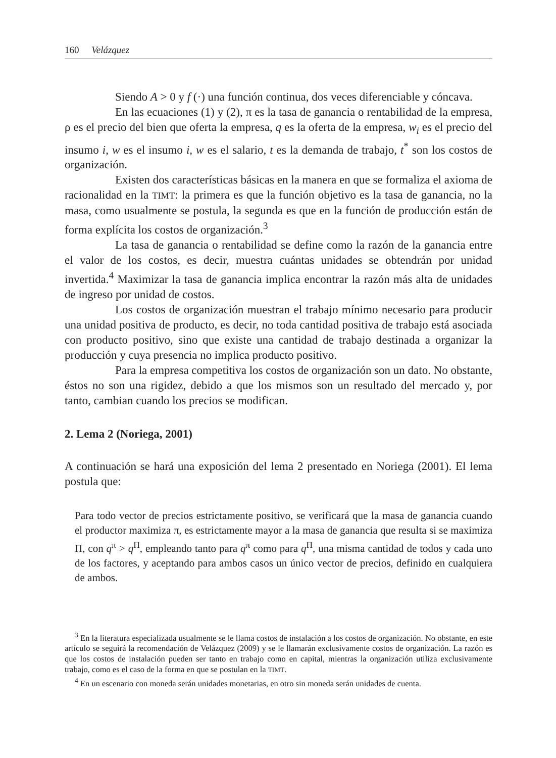160 Velázquez
Siendo A > 0 y f (·) una función continua, dos veces diferenciable y cóncava.
En las ecuaciones (1) y (2), π es la tasa de ganancia o rentabilidad de la empresa, ρ es el precio del bien que oferta la empresa, q es la oferta de la empresa, w<sub>i</sub> es el precio del insumo i, w es el insumo i, w es el salario, t es la demanda de trabajo, t<sup>*</sup> son los costos de organización.
Existen dos características básicas en la manera en que se formaliza el axioma de racionalidad en la TIMT: la primera es que la función objetivo es la tasa de ganancia, no la masa, como usualmente se postula, la segunda es que en la función de producción están de forma explícita los costos de organización.<sup>3</sup>
La tasa de ganancia o rentabilidad se define como la razón de la ganancia entre el valor de los costos, es decir, muestra cuántas unidades se obtendrán por unidad invertida.<sup>4</sup> Maximizar la tasa de ganancia implica encontrar la razón más alta de unidades de ingreso por unidad de costos.
Los costos de organización muestran el trabajo mínimo necesario para producir una unidad positiva de producto, es decir, no toda cantidad positiva de trabajo está asociada con producto positivo, sino que existe una cantidad de trabajo destinada a organizar la producción y cuya presencia no implica producto positivo.
Para la empresa competitiva los costos de organización son un dato. No obstante, éstos no son una rigidez, debido a que los mismos son un resultado del mercado y, por tanto, cambian cuando los precios se modifican.
2. Lema 2 (Noriega, 2001)
A continuación se hará una exposición del lema 2 presentado en Noriega (2001). El lema postula que:
Para todo vector de precios estrictamente positivo, se verificará que la masa de ganancia cuando el productor maximiza π, es estrictamente mayor a la masa de ganancia que resulta si se maximiza Π, con q<sup>π</sup> > q<sup>Π</sup>, empleando tanto para q<sup>π</sup> como para q<sup>Π</sup>, una misma cantidad de todos y cada uno de los factores, y aceptando para ambos casos un único vector de precios, definido en cualquiera de ambos.
<sup>3</sup> En la literatura especializada usualmente se le llama costos de instalación a los costos de organización. No obstante, en este artículo se seguirá la recomendación de Velázquez (2009) y se le llamarán exclusivamente costos de organización. La razón es que los costos de instalación pueden ser tanto en trabajo como en capital, mientras la organización utiliza exclusivamente trabajo, como es el caso de la forma en que se postulan en la TIMT.
<sup>4</sup> En un escenario con moneda serán unidades monetarias, en otro sin moneda serán unidades de cuenta.